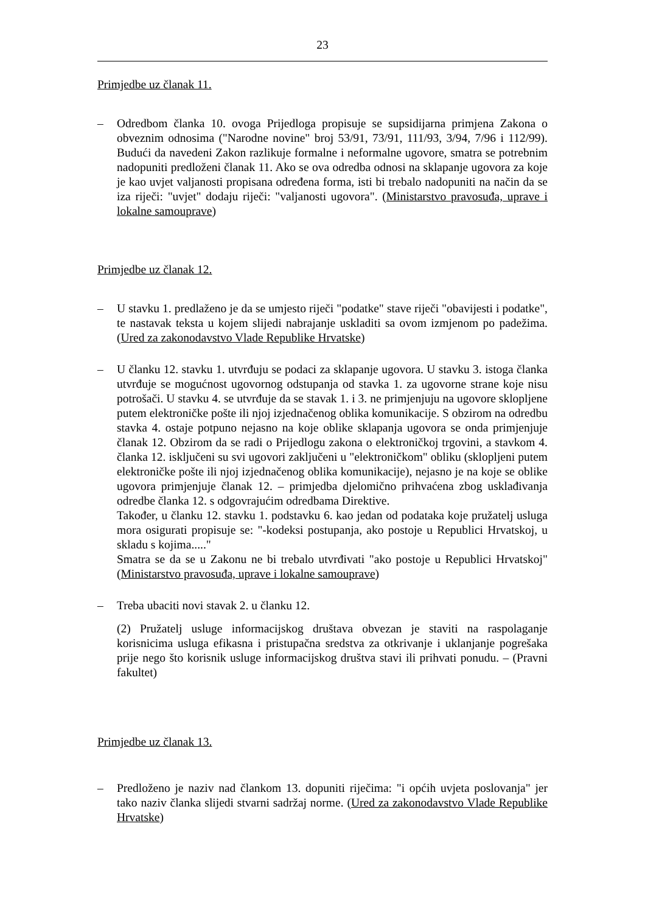23
Primjedbe uz članak 11.
– Odredbom članka 10. ovoga Prijedloga propisuje se supsidijarna primjena Zakona o obveznim odnosima ("Narodne novine" broj 53/91, 73/91, 111/93, 3/94, 7/96 i 112/99). Budući da navedeni Zakon razlikuje formalne i neformalne ugovore, smatra se potrebnim nadopuniti predloženi članak 11. Ako se ova odredba odnosi na sklapanje ugovora za koje je kao uvjet valjanosti propisana određena forma, isti bi trebalo nadopuniti na način da se iza riječi: "uvjet" dodaju riječi: "valjanosti ugovora". (Ministarstvo pravosuđa, uprave i lokalne samouprave)
Primjedbe uz članak 12.
– U stavku 1. predlaženo je da se umjesto riječi "podatke" stave riječi "obavijesti i podatke", te nastavak teksta u kojem slijedi nabrajanje uskladiti sa ovom izmjenom po padežima. (Ured za zakonodavstvo Vlade Republike Hrvatske)
– U članku 12. stavku 1. utvrđuju se podaci za sklapanje ugovora. U stavku 3. istoga članka utvrđuje se mogućnost ugovornog odstupanja od stavka 1. za ugovorne strane koje nisu potrošači. U stavku 4. se utvrđuje da se stavak 1. i 3. ne primjenjuju na ugovore sklopljene putem elektroničke pošte ili njoj izjednačenog oblika komunikacije. S obzirom na odredbu stavka 4. ostaje potpuno nejasno na koje oblike sklapanja ugovora se onda primjenjuje članak 12. Obzirom da se radi o Prijedlogu zakona o elektroničkoj trgovini, a stavkom 4. članka 12. isključeni su svi ugovori zaključeni u "elektroničkom" obliku (sklopljeni putem elektroničke pošte ili njoj izjednačenog oblika komunikacije), nejasno je na koje se oblike ugovora primjenjuje članak 12. – primjedba djelomično prihvaćena zbog usklađivanja odredbe članka 12. s odgovrajućim odredbama Direktive.
Također, u članku 12. stavku 1. podstavku 6. kao jedan od podataka koje pružatelj usluga mora osigurati propisuje se: "-kodeksi postupanja, ako postoje u Republici Hrvatskoj, u skladu s kojima....."
Smatra se da se u Zakonu ne bi trebalo utvrđivati "ako postoje u Republici Hrvatskoj" (Ministarstvo pravosuđa, uprave i lokalne samouprave)
– Treba ubaciti novi stavak 2. u članku 12.
(2) Pružatelj usluge informacijskog društava obvezan je staviti na raspolaganje korisnicima usluga efikasna i pristupačna sredstva za otkrivanje i uklanjanje pogrešaka prije nego što korisnik usluge informacijskog društva stavi ili prihvati ponudu. – (Pravni fakultet)
Primjedbe uz članak 13.
– Predloženo je naziv nad člankom 13. dopuniti riječima: "i općih uvjeta poslovanja" jer tako naziv članka slijedi stvarni sadržaj norme. (Ured za zakonodavstvo Vlade Republike Hrvatske)